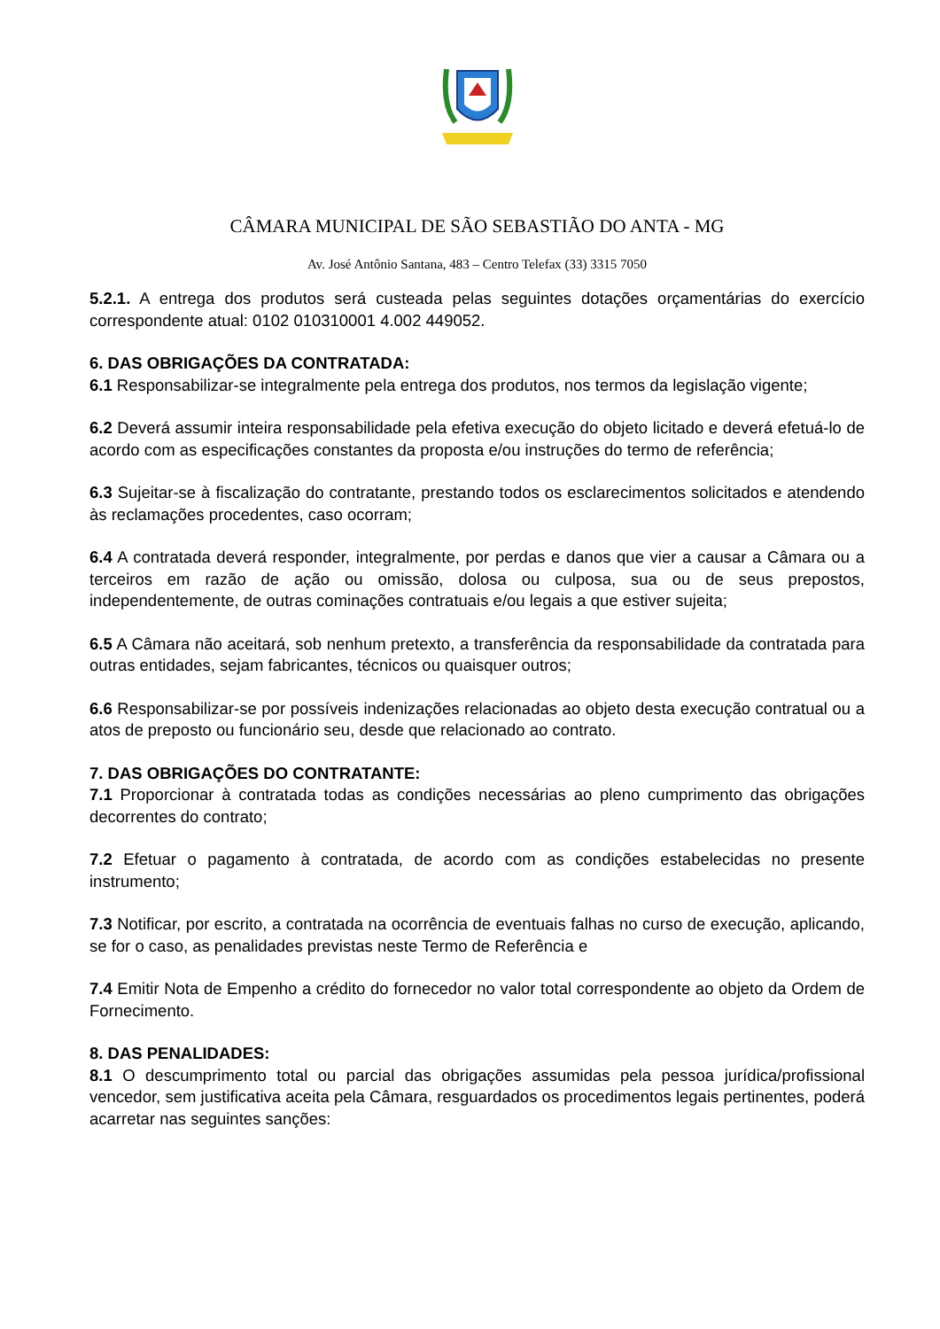CÂMARA MUNICIPAL DE SÃO SEBASTIÃO DO ANTA - MG
Av. José Antônio Santana, 483 – Centro Telefax (33) 3315 7050
5.2.1. A entrega dos produtos será custeada pelas seguintes dotações orçamentárias do exercício correspondente atual: 0102 010310001 4.002 449052.
6. DAS OBRIGAÇÕES DA CONTRATADA:
6.1 Responsabilizar-se integralmente pela entrega dos produtos, nos termos da legislação vigente;
6.2 Deverá assumir inteira responsabilidade pela efetiva execução do objeto licitado e deverá efetuá-lo de acordo com as especificações constantes da proposta e/ou instruções do termo de referência;
6.3 Sujeitar-se à fiscalização do contratante, prestando todos os esclarecimentos solicitados e atendendo às reclamações procedentes, caso ocorram;
6.4 A contratada deverá responder, integralmente, por perdas e danos que vier a causar a Câmara ou a terceiros em razão de ação ou omissão, dolosa ou culposa, sua ou de seus prepostos, independentemente, de outras cominações contratuais e/ou legais a que estiver sujeita;
6.5 A Câmara não aceitará, sob nenhum pretexto, a transferência da responsabilidade da contratada para outras entidades, sejam fabricantes, técnicos ou quaisquer outros;
6.6 Responsabilizar-se por possíveis indenizações relacionadas ao objeto desta execução contratual ou a atos de preposto ou funcionário seu, desde que relacionado ao contrato.
7. DAS OBRIGAÇÕES DO CONTRATANTE:
7.1 Proporcionar à contratada todas as condições necessárias ao pleno cumprimento das obrigações decorrentes do contrato;
7.2 Efetuar o pagamento à contratada, de acordo com as condições estabelecidas no presente instrumento;
7.3 Notificar, por escrito, a contratada na ocorrência de eventuais falhas no curso de execução, aplicando, se for o caso, as penalidades previstas neste Termo de Referência e
7.4 Emitir Nota de Empenho a crédito do fornecedor no valor total correspondente ao objeto da Ordem de Fornecimento.
8. DAS PENALIDADES:
8.1 O descumprimento total ou parcial das obrigações assumidas pela pessoa jurídica/profissional vencedor, sem justificativa aceita pela Câmara, resguardados os procedimentos legais pertinentes, poderá acarretar nas seguintes sanções: